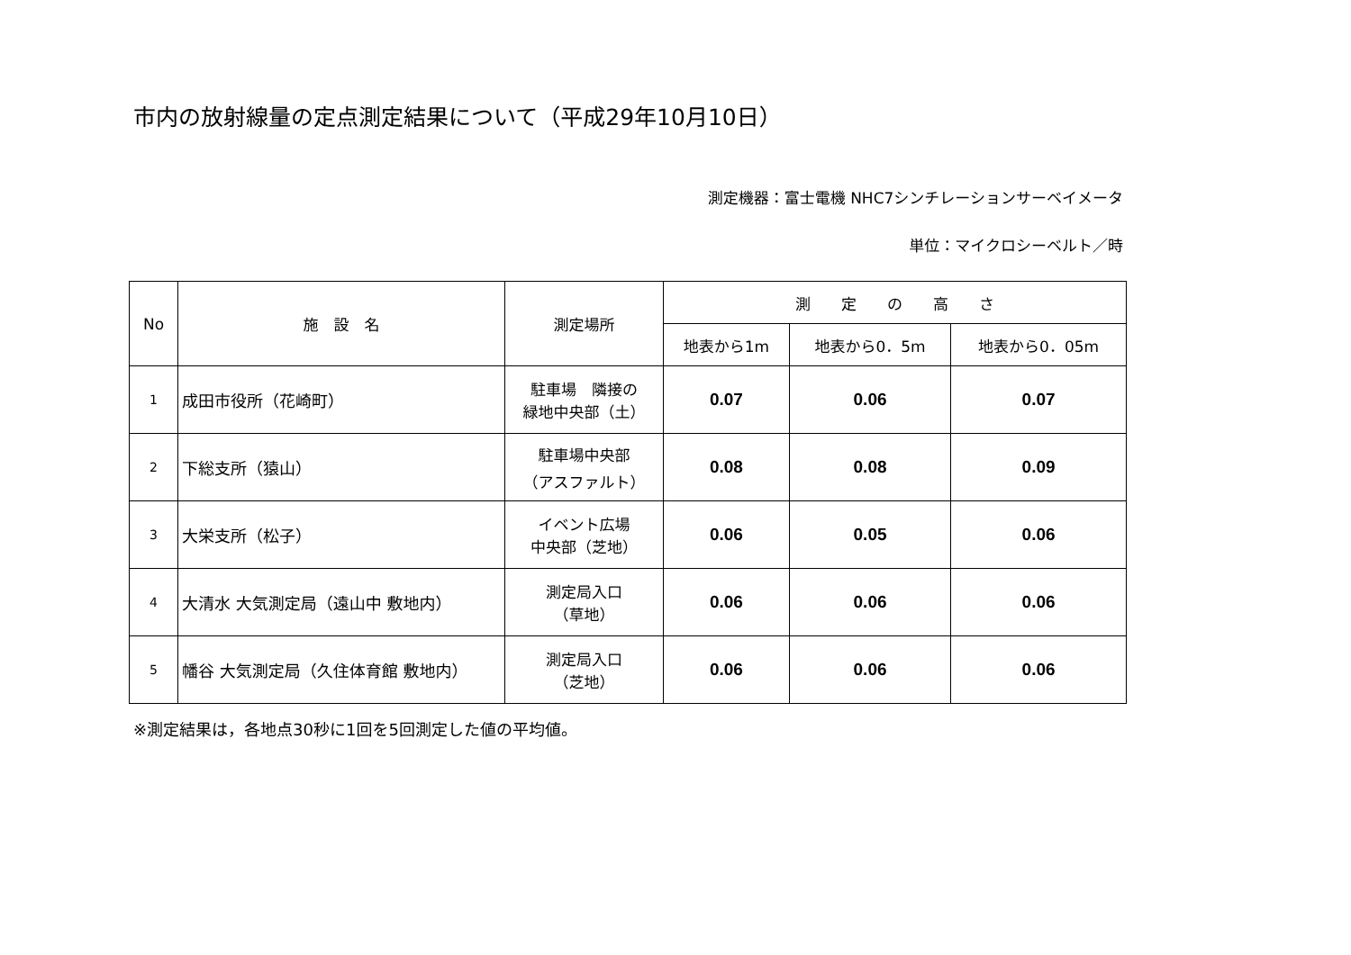市内の放射線量の定点測定結果について（平成29年10月10日）
測定機器：富士電機 NHC7シンチレーションサーベイメータ
単位：マイクロシーベルト／時
| No | 施 設 名 | 測定場所 | 測 定 の 高 さ | | |
| --- | --- | --- | --- | --- | --- |
| | | | 地表から1m | 地表から0．5m | 地表から0．05m |
| 1 | 成田市役所（花崎町） | 駐車場 隣接の 緑地中央部（土） | 0.07 | 0.06 | 0.07 |
| 2 | 下総支所（猿山） | 駐車場中央部 （アスファルト） | 0.08 | 0.08 | 0.09 |
| 3 | 大栄支所（松子） | イベント広場 中央部（芝地） | 0.06 | 0.05 | 0.06 |
| 4 | 大清水 大気測定局（遠山中 敷地内） | 測定局入口 （草地） | 0.06 | 0.06 | 0.06 |
| 5 | 幡谷 大気測定局（久住体育館 敷地内） | 測定局入口 （芝地） | 0.06 | 0.06 | 0.06 |
※測定結果は，各地点30秒に1回を5回測定した値の平均値。